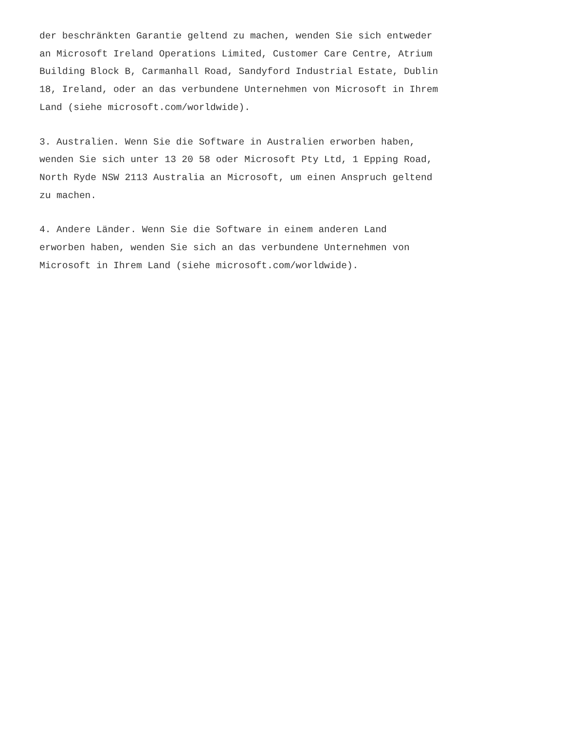der beschränkten Garantie geltend zu machen, wenden Sie sich entweder an Microsoft Ireland Operations Limited, Customer Care Centre, Atrium Building Block B, Carmanhall Road, Sandyford Industrial Estate, Dublin 18, Ireland, oder an das verbundene Unternehmen von Microsoft in Ihrem Land (siehe microsoft.com/worldwide).
3. Australien. Wenn Sie die Software in Australien erworben haben, wenden Sie sich unter 13 20 58 oder Microsoft Pty Ltd, 1 Epping Road, North Ryde NSW 2113 Australia an Microsoft, um einen Anspruch geltend zu machen.
4. Andere Länder. Wenn Sie die Software in einem anderen Land erworben haben, wenden Sie sich an das verbundene Unternehmen von Microsoft in Ihrem Land (siehe microsoft.com/worldwide).